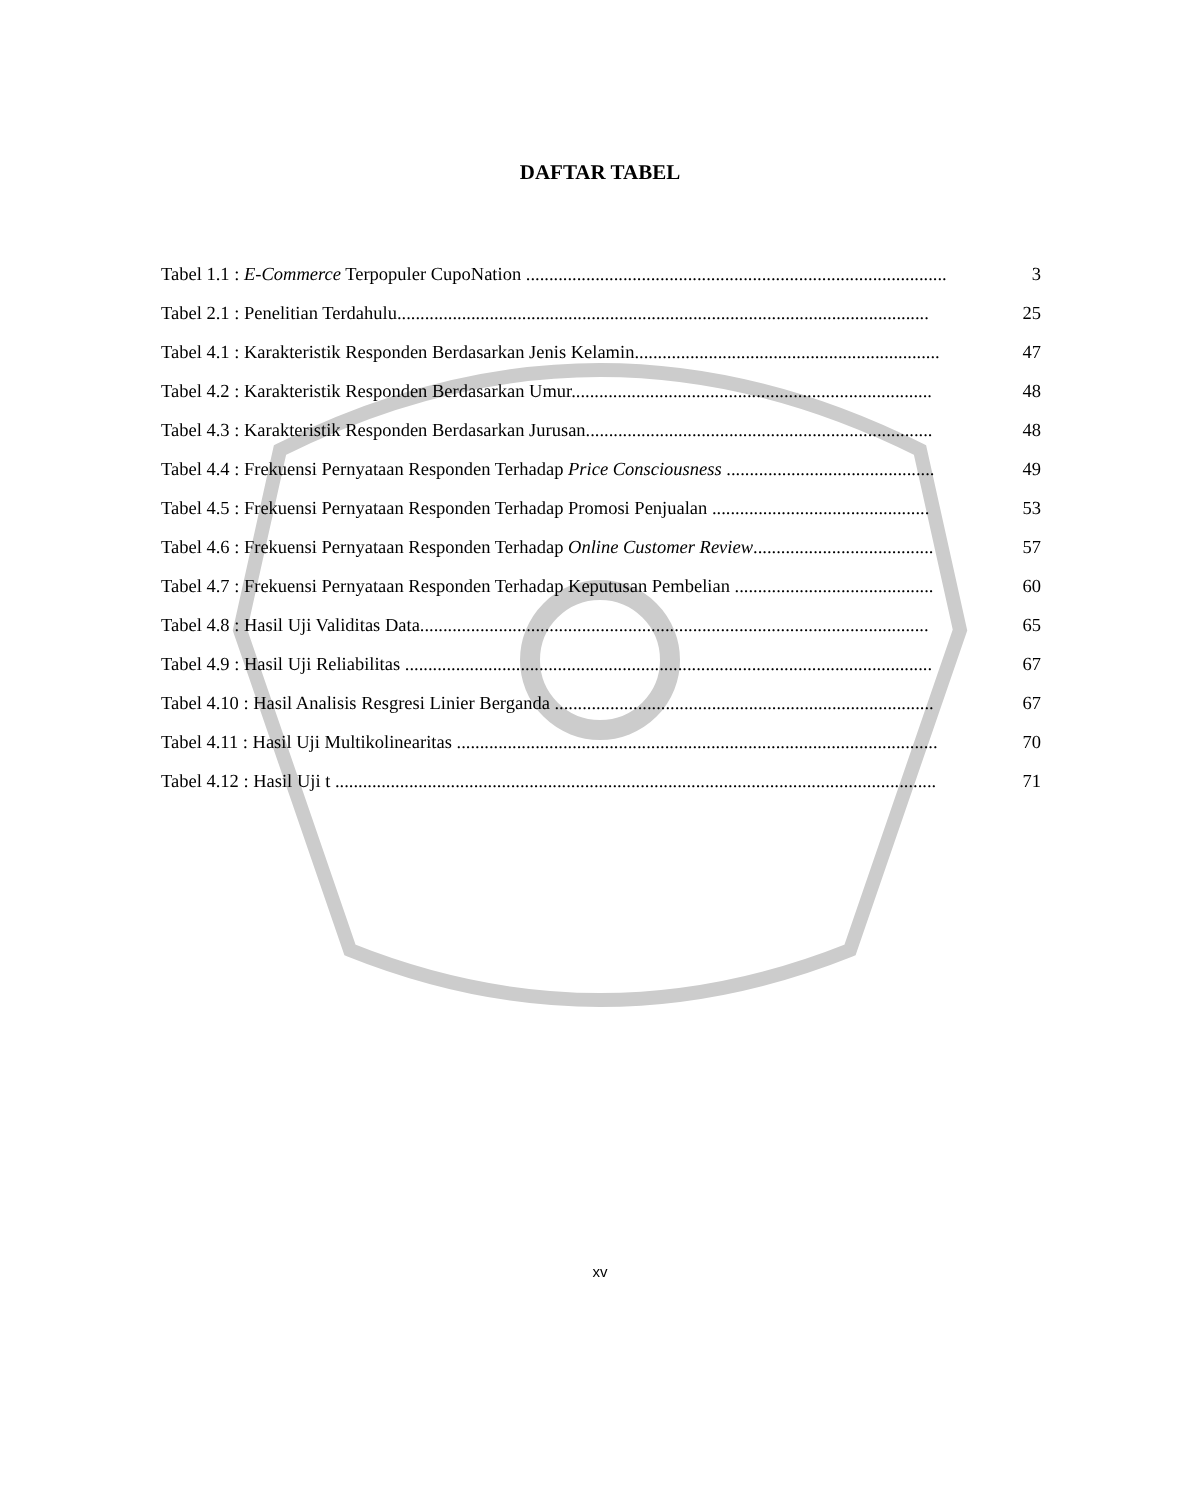DAFTAR TABEL
Tabel 1.1 : E-Commerce Terpopuler CupoNation ........................................................................................... 3
Tabel 2.1 : Penelitian Terdahulu................................................................................................................... 25
Tabel 4.1 : Karakteristik Responden Berdasarkan Jenis Kelamin.................................................................. 47
Tabel 4.2 : Karakteristik Responden Berdasarkan Umur.............................................................................. 48
Tabel 4.3 : Karakteristik Responden Berdasarkan Jurusan........................................................................... 48
Tabel 4.4 : Frekuensi Pernyataan Responden Terhadap Price Consciousness ............................................. 49
Tabel 4.5 : Frekuensi Pernyataan Responden Terhadap Promosi Penjualan ............................................... 53
Tabel 4.6 : Frekuensi Pernyataan Responden Terhadap Online Customer Review....................................... 57
Tabel 4.7 : Frekuensi Pernyataan Responden Terhadap Keputusan Pembelian ........................................... 60
Tabel 4.8 : Hasil Uji Validitas Data.............................................................................................................. 65
Tabel 4.9 : Hasil Uji Reliabilitas .................................................................................................................. 67
Tabel 4.10 : Hasil Analisis Resgresi Linier Berganda .................................................................................. 67
Tabel 4.11 : Hasil Uji Multikolinearitas ........................................................................................................ 70
Tabel 4.12 : Hasil Uji t .................................................................................................................................. 71
xv